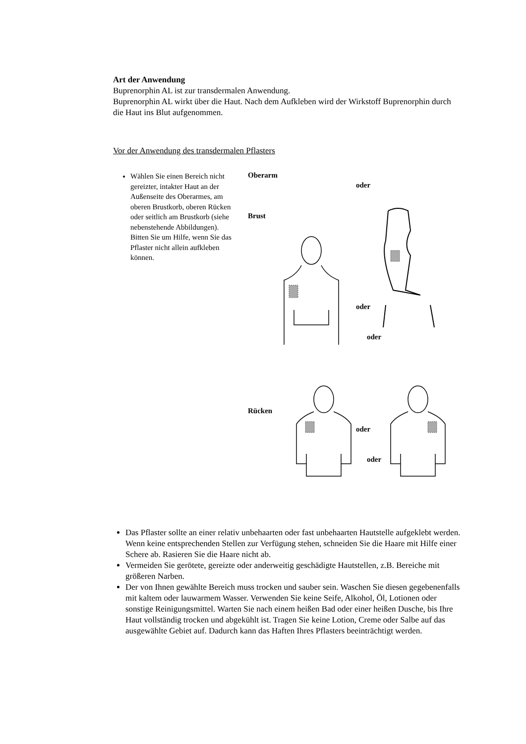Art der Anwendung
Buprenorphin AL ist zur transdermalen Anwendung.
Buprenorphin AL wirkt über die Haut. Nach dem Aufkleben wird der Wirkstoff Buprenorphin durch die Haut ins Blut aufgenommen.
Vor der Anwendung des transdermalen Pflasters
Wählen Sie einen Bereich nicht gereizter, intakter Haut an der Außenseite des Oberarmes, am oberen Brustkorb, oberen Rücken oder seitlich am Brustkorb (siehe nebenstehende Abbildungen). Bitten Sie um Hilfe, wenn Sie das Pflaster nicht allein aufkleben können.
Oberarm
oder
Brust
oder
oder
Rücken
oder
oder
Das Pflaster sollte an einer relativ unbehaarten oder fast unbehaarten Hautstelle aufgeklebt werden. Wenn keine entsprechenden Stellen zur Verfügung stehen, schneiden Sie die Haare mit Hilfe einer Schere ab. Rasieren Sie die Haare nicht ab.
Vermeiden Sie gerötete, gereizte oder anderweitig geschädigte Hautstellen, z.B. Bereiche mit größeren Narben.
Der von Ihnen gewählte Bereich muss trocken und sauber sein. Waschen Sie diesen gegebenenfalls mit kaltem oder lauwarmem Wasser. Verwenden Sie keine Seife, Alkohol, Öl, Lotionen oder sonstige Reinigungsmittel. Warten Sie nach einem heißen Bad oder einer heißen Dusche, bis Ihre Haut vollständig trocken und abgekühlt ist. Tragen Sie keine Lotion, Creme oder Salbe auf das ausgewählte Gebiet auf. Dadurch kann das Haften Ihres Pflasters beeinträchtigt werden.